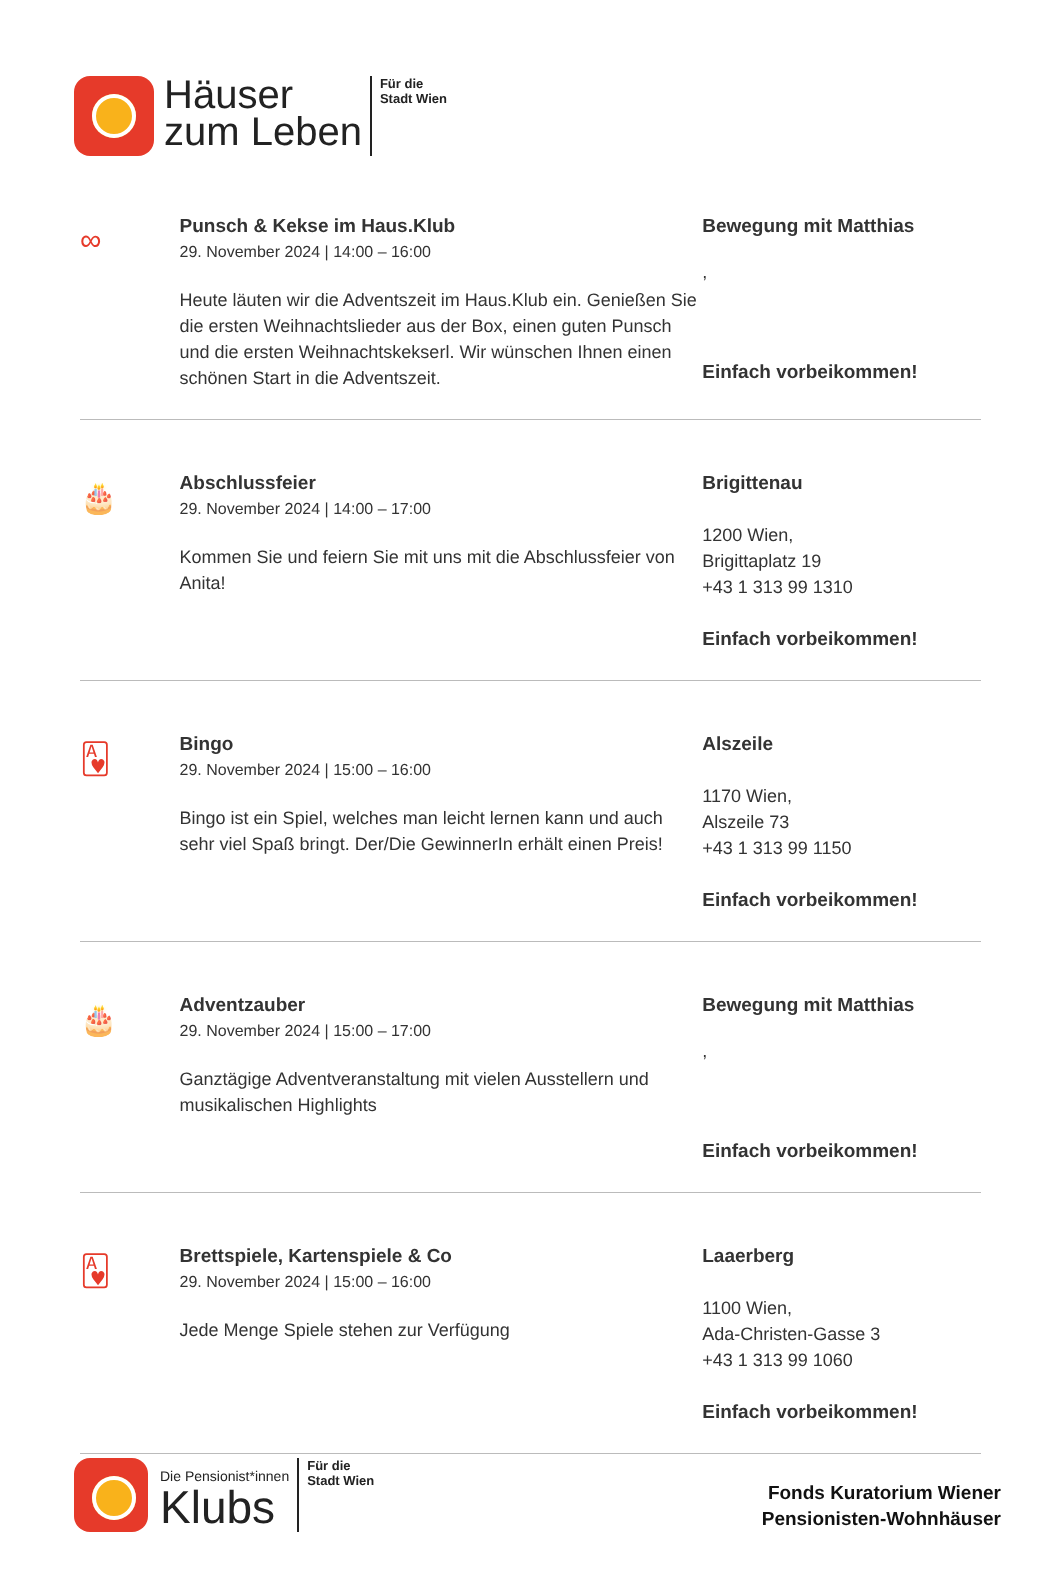Häuser
zum Leben
Für die
Stadt Wien
∞
Punsch & Kekse im Haus.Klub
29. November 2024 | 14:00 – 16:00
Heute läuten wir die Adventszeit im Haus.Klub ein. Genießen Sie die ersten Weihnachtslieder aus der Box, einen guten Punsch und die ersten Weihnachtskekserl. Wir wünschen Ihnen einen schönen Start in die Adventszeit.
Bewegung mit Matthias
,
Einfach vorbeikommen!
🎂
Abschlussfeier
29. November 2024 | 14:00 – 17:00
Kommen Sie und feiern Sie mit uns mit die Abschlussfeier von Anita!
Brigittenau
1200 Wien,
Brigittaplatz 19
+43 1 313 99 1310
Einfach vorbeikommen!
🂱
Bingo
29. November 2024 | 15:00 – 16:00
Bingo ist ein Spiel, welches man leicht lernen kann und auch sehr viel Spaß bringt. Der/Die GewinnerIn erhält einen Preis!
Alszeile
1170 Wien,
Alszeile 73
+43 1 313 99 1150
Einfach vorbeikommen!
🎂
Adventzauber
29. November 2024 | 15:00 – 17:00
Ganztägige Adventveranstaltung mit vielen Ausstellern und musikalischen Highlights
Bewegung mit Matthias
,
Einfach vorbeikommen!
🂱
Brettspiele, Kartenspiele & Co
29. November 2024 | 15:00 – 16:00
Jede Menge Spiele stehen zur Verfügung
Laaerberg
1100 Wien,
Ada-Christen-Gasse 3
+43 1 313 99 1060
Einfach vorbeikommen!
Die Pensionist*innen
Klubs
Für die
Stadt Wien
Fonds Kuratorium Wiener
Pensionisten-Wohnhäuser